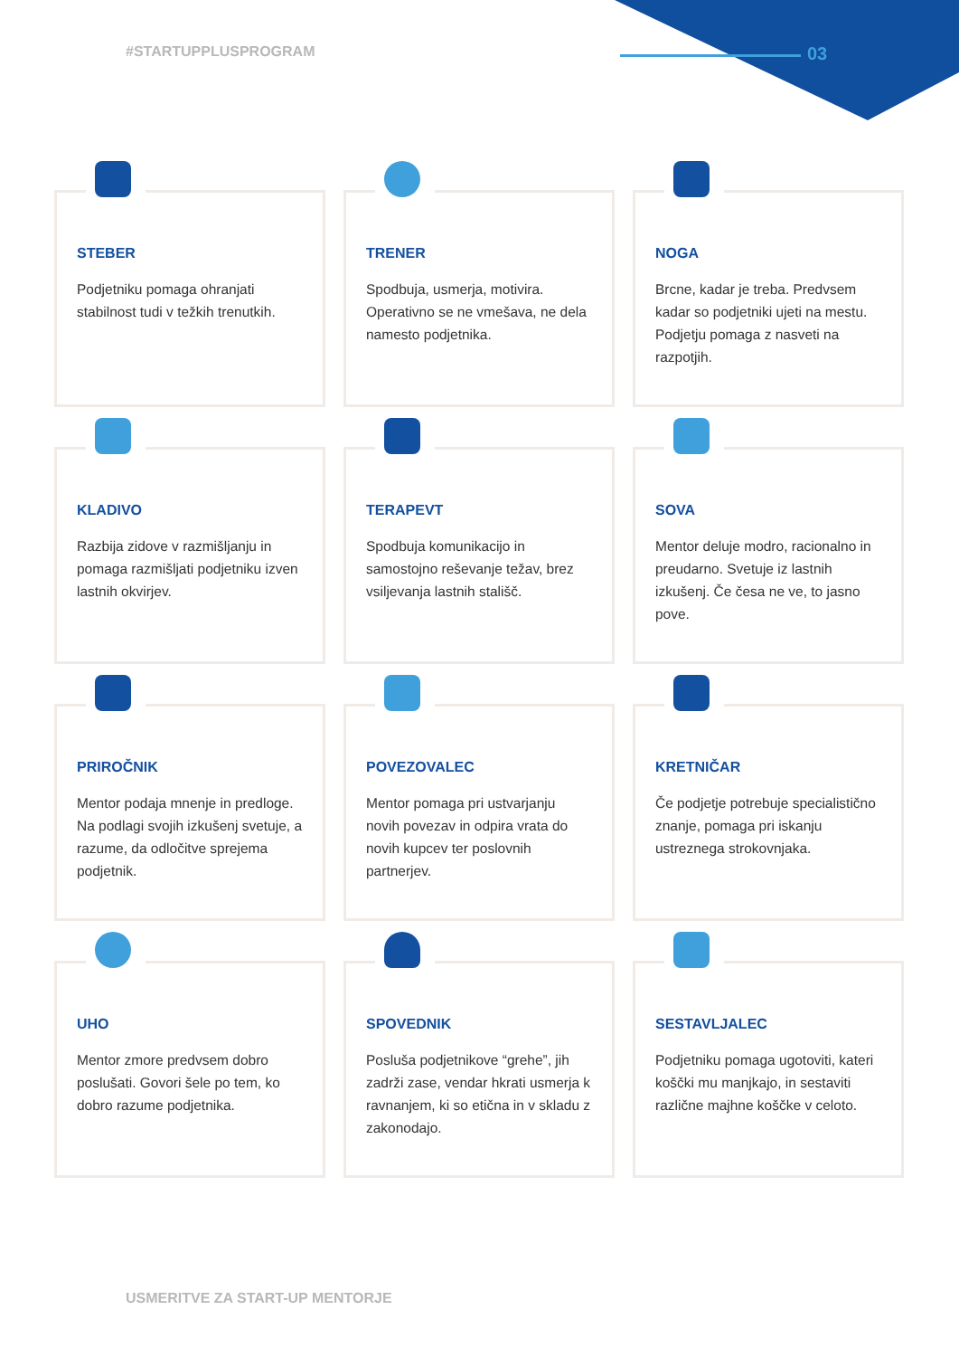#STARTUPPLUSPROGRAM 03
STEBER
Podjetniku pomaga ohranjati stabilnost tudi v težkih trenutkih.
TRENER
Spodbuja, usmerja, motivira. Operativno se ne vmešava, ne dela namesto podjetnika.
NOGA
Brcne, kadar je treba. Predvsem kadar so podjetniki ujeti na mestu. Podjetju pomaga z nasveti na razpotjih.
KLADIVO
Razbija zidove v razmišljanju in pomaga razmišljati podjetniku izven lastnih okvirjev.
TERAPEVT
Spodbuja komunikacijo in samostojno reševanje težav, brez vsiljevanja lastnih stališč.
SOVA
Mentor deluje modro, racionalno in preudarno. Svetuje iz lastnih izkušenj. Če česa ne ve, to jasno pove.
PRIROČNIK
Mentor podaja mnenje in predloge. Na podlagi svojih izkušenj svetuje, a razume, da odločitve sprejema podjetnik.
POVEZOVALEC
Mentor pomaga pri ustvarjanju novih povezav in odpira vrata do novih kupcev ter poslovnih partnerjev.
KRETNIČAR
Če podjetje potrebuje specialistično znanje, pomaga pri iskanju ustreznega strokovnjaka.
UHO
Mentor zmore predvsem dobro poslušati. Govori šele po tem, ko dobro razume podjetnika.
SPOVEDNIK
Posluša podjetnikove “grehe”, jih zadrži zase, vendar hkrati usmerja k ravnanjem, ki so etična in v skladu z zakonodajo.
SESTAVLJALEC
Podjetniku pomaga ugotoviti, kateri koščki mu manjkajo, in sestaviti različne majhne koščke v celoto.
USMERITVE ZA START-UP MENTORJE